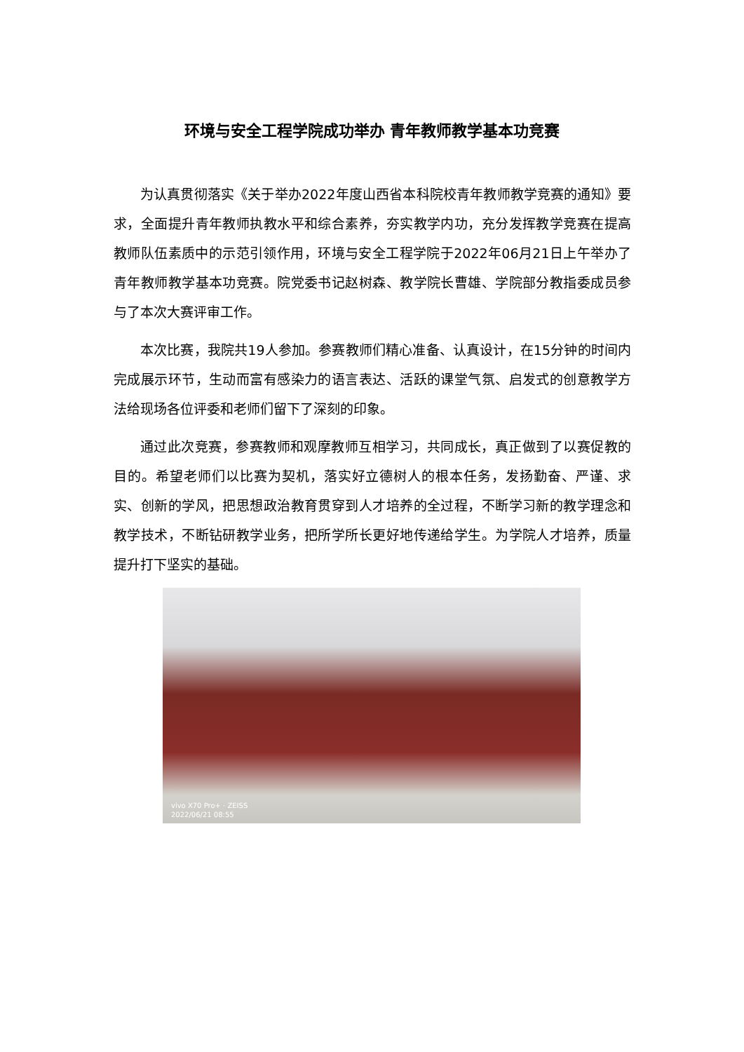环境与安全工程学院成功举办 青年教师教学基本功竞赛
为认真贯彻落实《关于举办2022年度山西省本科院校青年教师教学竞赛的通知》要求，全面提升青年教师执教水平和综合素养，夯实教学内功，充分发挥教学竞赛在提高教师队伍素质中的示范引领作用，环境与安全工程学院于2022年06月21日上午举办了青年教师教学基本功竞赛。院党委书记赵树森、教学院长曹雄、学院部分教指委成员参与了本次大赛评审工作。
本次比赛，我院共19人参加。参赛教师们精心准备、认真设计，在15分钟的时间内完成展示环节，生动而富有感染力的语言表达、活跃的课堂气氛、启发式的创意教学方法给现场各位评委和老师们留下了深刻的印象。
通过此次竞赛，参赛教师和观摩教师互相学习，共同成长，真正做到了以赛促教的目的。希望老师们以比赛为契机，落实好立德树人的根本任务，发扬勤奋、严谨、求实、创新的学风，把思想政治教育贯穿到人才培养的全过程，不断学习新的教学理念和教学技术，不断钻研教学业务，把所学所长更好地传递给学生。为学院人才培养，质量提升打下坚实的基础。
vivo X70 Pro+ · ZEISS
2022/06/21 08:55